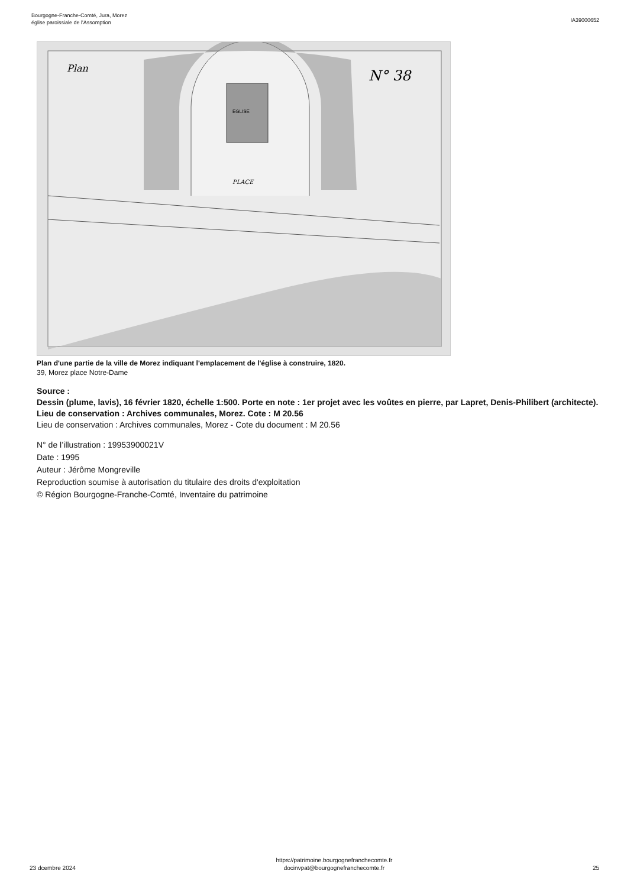Bourgogne-Franche-Comté, Jura, Morez
église paroissiale de l'Assomption
IA39000652
Plan
N° 38
EGLISE
PLACE
Plan d'une partie de la ville de Morez indiquant l'emplacement de l'église à construire, 1820.
39, Morez place Notre-Dame
Source :
Dessin (plume, lavis), 16 février 1820, échelle 1:500. Porte en note : 1er projet avec les voûtes en pierre, par Lapret, Denis-Philibert (architecte). Lieu de conservation : Archives communales, Morez. Cote : M 20.56
Lieu de conservation : Archives communales, Morez - Cote du document : M 20.56
N° de l’illustration : 19953900021V
Date : 1995
Auteur : Jérôme Mongreville
Reproduction soumise à autorisation du titulaire des droits d'exploitation
© Région Bourgogne-Franche-Comté, Inventaire du patrimoine
23 dcembre 2024
https://patrimoine.bourgognefranchecomte.fr
docinvpat@bourgognefranchecomte.fr
25